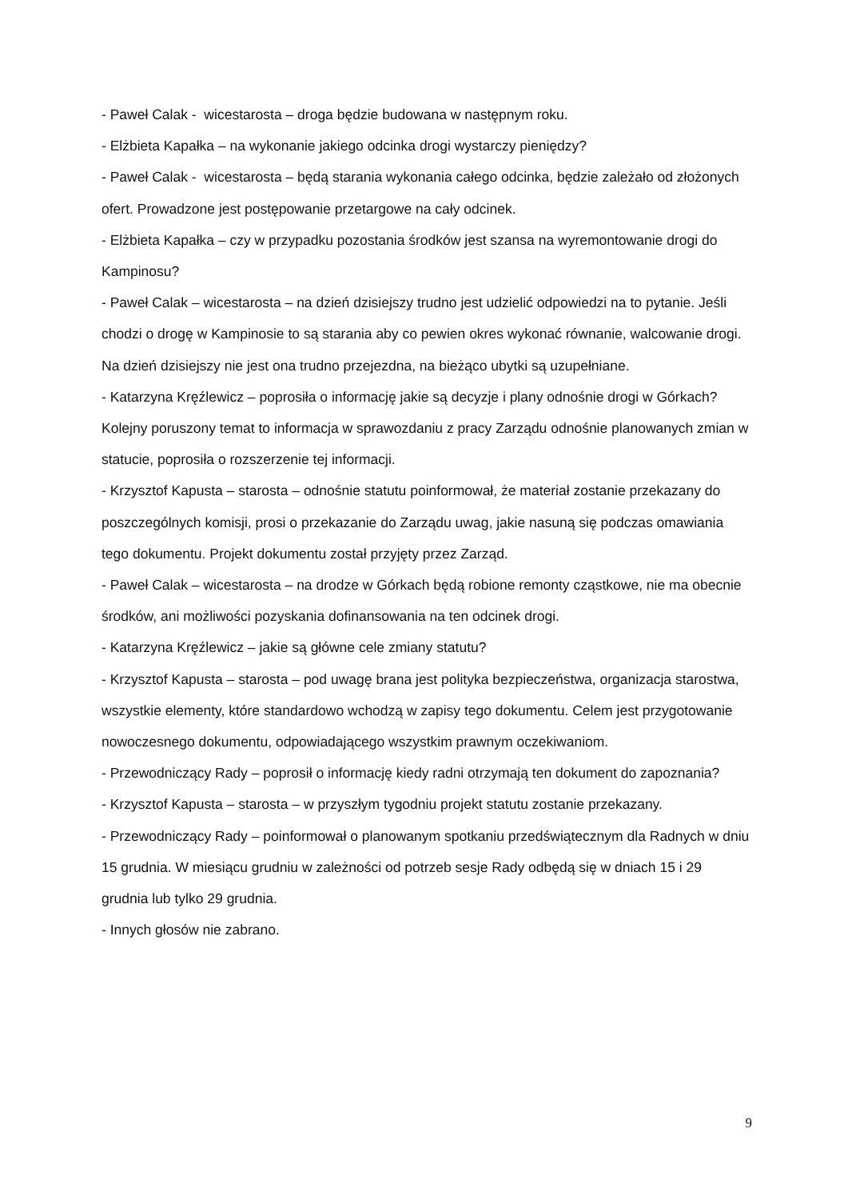- Paweł Calak - wicestarosta – droga będzie budowana w następnym roku.
- Elżbieta Kapałka – na wykonanie jakiego odcinka drogi wystarczy pieniędzy?
- Paweł Calak - wicestarosta – będą starania wykonania całego odcinka, będzie zależało od złożonych ofert. Prowadzone jest postępowanie przetargowe na cały odcinek.
- Elżbieta Kapałka – czy w przypadku pozostania środków jest szansa na wyremontowanie drogi do Kampinosu?
- Paweł Calak – wicestarosta – na dzień dzisiejszy trudno jest udzielić odpowiedzi na to pytanie. Jeśli chodzi o drogę w Kampinosie to są starania aby co pewien okres wykonać równanie, walcowanie drogi. Na dzień dzisiejszy nie jest ona trudno przejezdna, na bieżąco ubytki są uzupełniane.
- Katarzyna Kręźlewicz – poprosiła o informację jakie są decyzje i plany odnośnie drogi w Górkach?
Kolejny poruszony temat to informacja w sprawozdaniu z pracy Zarządu odnośnie planowanych zmian w statucie, poprosiła o rozszerzenie tej informacji.
- Krzysztof Kapusta – starosta – odnośnie statutu poinformował, że materiał zostanie przekazany do poszczególnych komisji, prosi o przekazanie do Zarządu uwag, jakie nasuną się podczas omawiania tego dokumentu. Projekt dokumentu został przyjęty przez Zarząd.
- Paweł Calak – wicestarosta – na drodze w Górkach będą robione remonty cząstkowe, nie ma obecnie środków, ani możliwości pozyskania dofinansowania na ten odcinek drogi.
- Katarzyna Kręźlewicz – jakie są główne cele zmiany statutu?
- Krzysztof Kapusta – starosta – pod uwagę brana jest polityka bezpieczeństwa, organizacja starostwa, wszystkie elementy, które standardowo wchodzą w zapisy tego dokumentu. Celem jest przygotowanie nowoczesnego dokumentu, odpowiadającego wszystkim prawnym oczekiwaniom.
- Przewodniczący Rady – poprosił o informację kiedy radni otrzymają ten dokument do zapoznania?
- Krzysztof Kapusta – starosta – w przyszłym tygodniu projekt statutu zostanie przekazany.
- Przewodniczący Rady – poinformował o planowanym spotkaniu przedświątecznym dla Radnych w dniu 15 grudnia. W miesiącu grudniu w zależności od potrzeb sesje Rady odbędą się w dniach 15 i 29 grudnia lub tylko 29 grudnia.
- Innych głosów nie zabrano.
9